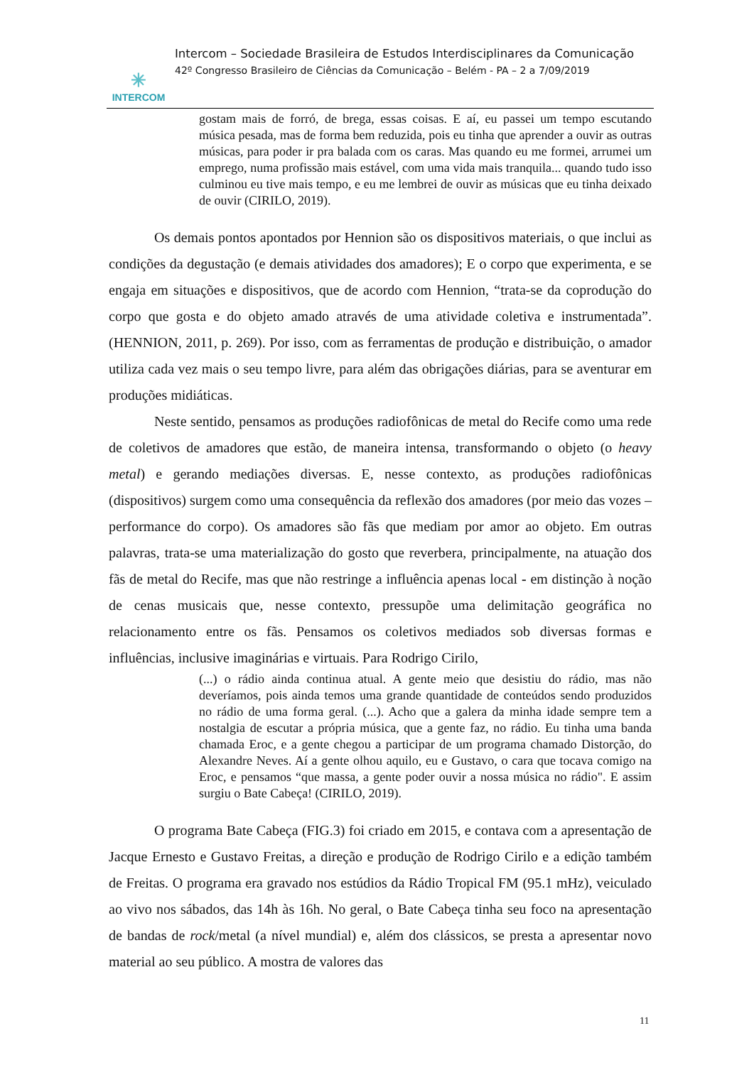✳
INTERCOM
Intercom – Sociedade Brasileira de Estudos Interdisciplinares da Comunicação
42º Congresso Brasileiro de Ciências da Comunicação – Belém - PA – 2 a 7/09/2019
gostam mais de forró, de brega, essas coisas. E aí, eu passei um tempo escutando música pesada, mas de forma bem reduzida, pois eu tinha que aprender a ouvir as outras músicas, para poder ir pra balada com os caras. Mas quando eu me formei, arrumei um emprego, numa profissão mais estável, com uma vida mais tranquila... quando tudo isso culminou eu tive mais tempo, e eu me lembrei de ouvir as músicas que eu tinha deixado de ouvir (CIRILO, 2019).
Os demais pontos apontados por Hennion são os dispositivos materiais, o que inclui as condições da degustação (e demais atividades dos amadores); E o corpo que experimenta, e se engaja em situações e dispositivos, que de acordo com Hennion, “trata-se da coprodução do corpo que gosta e do objeto amado através de uma atividade coletiva e instrumentada”. (HENNION, 2011, p. 269). Por isso, com as ferramentas de produção e distribuição, o amador utiliza cada vez mais o seu tempo livre, para além das obrigações diárias, para se aventurar em produções midiáticas.
Neste sentido, pensamos as produções radiofônicas de metal do Recife como uma rede de coletivos de amadores que estão, de maneira intensa, transformando o objeto (o heavy metal) e gerando mediações diversas. E, nesse contexto, as produções radiofônicas (dispositivos) surgem como uma consequência da reflexão dos amadores (por meio das vozes – performance do corpo). Os amadores são fãs que mediam por amor ao objeto. Em outras palavras, trata-se uma materialização do gosto que reverbera, principalmente, na atuação dos fãs de metal do Recife, mas que não restringe a influência apenas local - em distinção à noção de cenas musicais que, nesse contexto, pressupõe uma delimitação geográfica no relacionamento entre os fãs. Pensamos os coletivos mediados sob diversas formas e influências, inclusive imaginárias e virtuais. Para Rodrigo Cirilo,
(...) o rádio ainda continua atual. A gente meio que desistiu do rádio, mas não deveríamos, pois ainda temos uma grande quantidade de conteúdos sendo produzidos no rádio de uma forma geral. (...). Acho que a galera da minha idade sempre tem a nostalgia de escutar a própria música, que a gente faz, no rádio. Eu tinha uma banda chamada Eroc, e a gente chegou a participar de um programa chamado Distorção, do Alexandre Neves. Aí a gente olhou aquilo, eu e Gustavo, o cara que tocava comigo na Eroc, e pensamos “que massa, a gente poder ouvir a nossa música no rádio". E assim surgiu o Bate Cabeça! (CIRILO, 2019).
O programa Bate Cabeça (FIG.3) foi criado em 2015, e contava com a apresentação de Jacque Ernesto e Gustavo Freitas, a direção e produção de Rodrigo Cirilo e a edição também de Freitas. O programa era gravado nos estúdios da Rádio Tropical FM (95.1 mHz), veiculado ao vivo nos sábados, das 14h às 16h. No geral, o Bate Cabeça tinha seu foco na apresentação de bandas de rock/metal (a nível mundial) e, além dos clássicos, se presta a apresentar novo material ao seu público. A mostra de valores das
11